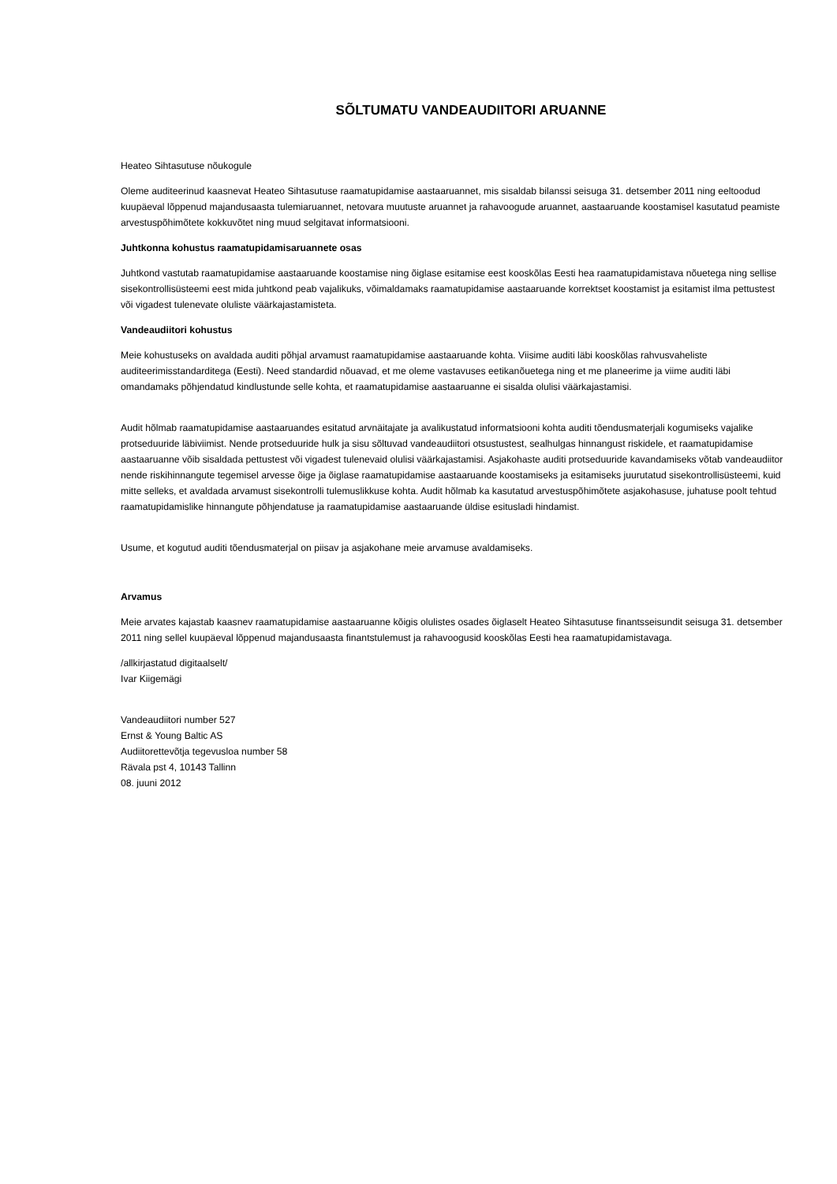SÕLTUMATU VANDEAUDIITORI ARUANNE
Heateo Sihtasutuse nõukogule
Oleme auditeerinud kaasnevat Heateo Sihtasutuse raamatupidamise aastaaruannet, mis sisaldab bilanssi seisuga 31. detsember 2011 ning eeltoodud kuupäeval lõppenud majandusaasta tulemiaruannet, netovara muutuste aruannet ja rahavoogude aruannet, aastaaruande koostamisel kasutatud peamiste arvestuspõhimõtete kokkuvõtet ning muud selgitavat informatsiooni.
Juhtkonna kohustus raamatupidamisaruannete osas
Juhtkond vastutab raamatupidamise aastaaruande koostamise ning õiglase esitamise eest kooskõlas Eesti hea raamatupidamistava nõuetega ning sellise sisekontrollisüsteemi eest mida juhtkond peab vajalikuks, võimaldamaks raamatupidamise aastaaruande korrektset koostamist ja esitamist ilma pettustest või vigadest tulenevate oluliste väärkajastamisteta.
Vandeaudiitori kohustus
Meie kohustuseks on avaldada auditi põhjal arvamust raamatupidamise aastaaruande kohta. Viisime auditi läbi kooskõlas rahvusvaheliste auditeerimisstandarditega (Eesti). Need standardid nõuavad, et me oleme vastavuses eetikanõuetega ning et me planeerime ja viime auditi läbi omandamaks põhjendatud kindlustunde selle kohta, et raamatupidamise aastaaruanne ei sisalda olulisi väärkajastamisi.
Audit hõlmab raamatupidamise aastaaruandes esitatud arvnäitajate ja avalikustatud informatsiooni kohta auditi tõendusmaterjali kogumiseks vajalike protseduuride läbiviimist. Nende protseduuride hulk ja sisu sõltuvad vandeaudiitori otsustustest, sealhulgas hinnangust riskidele, et raamatupidamise aastaaruanne võib sisaldada pettustest või vigadest tulenevaid olulisi väärkajastamisi. Asjakohaste auditi protseduuride kavandamiseks võtab vandeaudiitor nende riskihinnangute tegemisel arvesse õige ja õiglase raamatupidamise aastaaruande koostamiseks ja esitamiseks juurutatud sisekontrollisüsteemi, kuid mitte selleks, et avaldada arvamust sisekontrolli tulemuslikkuse kohta. Audit hõlmab ka kasutatud arvestuspõhimõtete asjakohasuse, juhatuse poolt tehtud raamatupidamislike hinnangute põhjendatuse ja raamatupidamise aastaaruande üldise esitusladi hindamist.
Usume, et kogutud auditi tõendusmaterjal on piisav ja asjakohane meie arvamuse avaldamiseks.
Arvamus
Meie arvates kajastab kaasnev raamatupidamise aastaaruanne kõigis olulistes osades õiglaselt Heateo Sihtasutuse finantsseisundit seisuga 31. detsember 2011 ning sellel kuupäeval lõppenud majandusaasta finantstulemust ja rahavoogusid kooskõlas Eesti hea raamatupidamistavaga.
/allkirjastatud digitaalselt/
Ivar Kiigemägi
Vandeaudiitori number 527
Ernst & Young Baltic AS
Audiitorettevõtja tegevusloa number 58
Rävala pst 4, 10143 Tallinn
08. juuni 2012